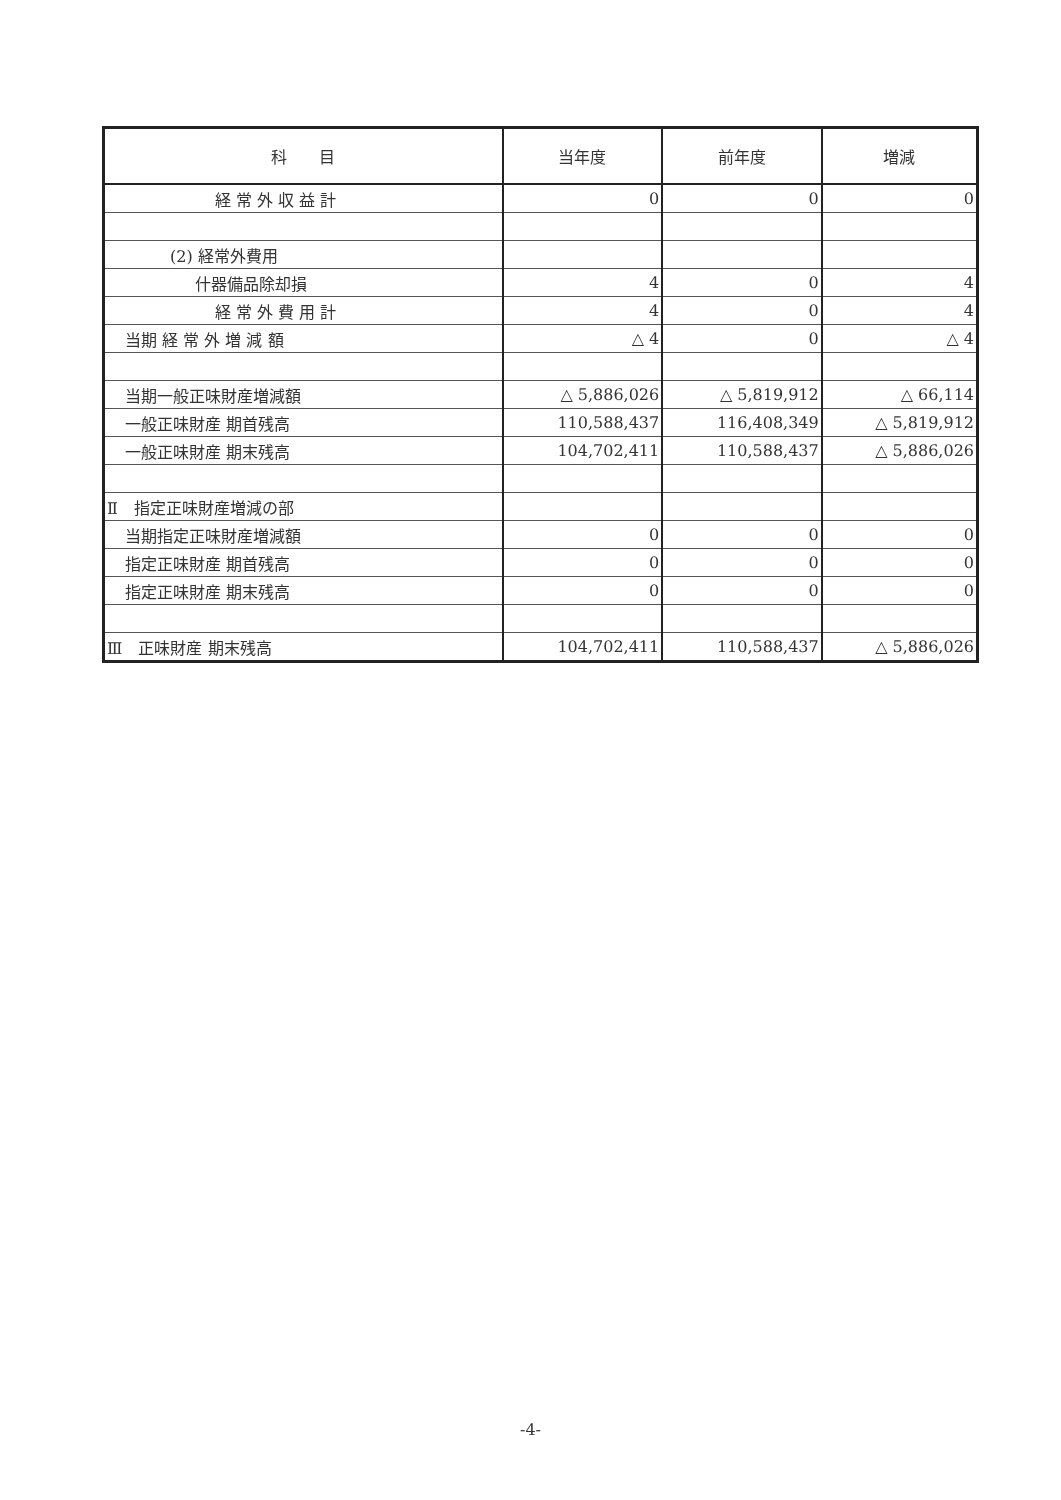| 科 目 | 当年度 | 前年度 | 増減 |
| --- | --- | --- | --- |
| 経 常 外 収 益 計 | 0 | 0 | 0 |
| (2) 経常外費用 | | | |
| 什器備品除却損 | 4 | 0 | 4 |
| 経 常 外 費 用 計 | 4 | 0 | 4 |
| 当期 経 常 外 増 減 額 | △ 4 | 0 | △ 4 |
| 当期一般正味財産増減額 | △ 5,886,026 | △ 5,819,912 | △ 66,114 |
| 一般正味財産 期首残高 | 110,588,437 | 116,408,349 | △ 5,819,912 |
| 一般正味財産 期末残高 | 104,702,411 | 110,588,437 | △ 5,886,026 |
| Ⅱ 指定正味財産増減の部 | | | |
| 当期指定正味財産増減額 | 0 | 0 | 0 |
| 指定正味財産 期首残高 | 0 | 0 | 0 |
| 指定正味財産 期末残高 | 0 | 0 | 0 |
| Ⅲ 正味財産 期末残高 | 104,702,411 | 110,588,437 | △ 5,886,026 |
-4-